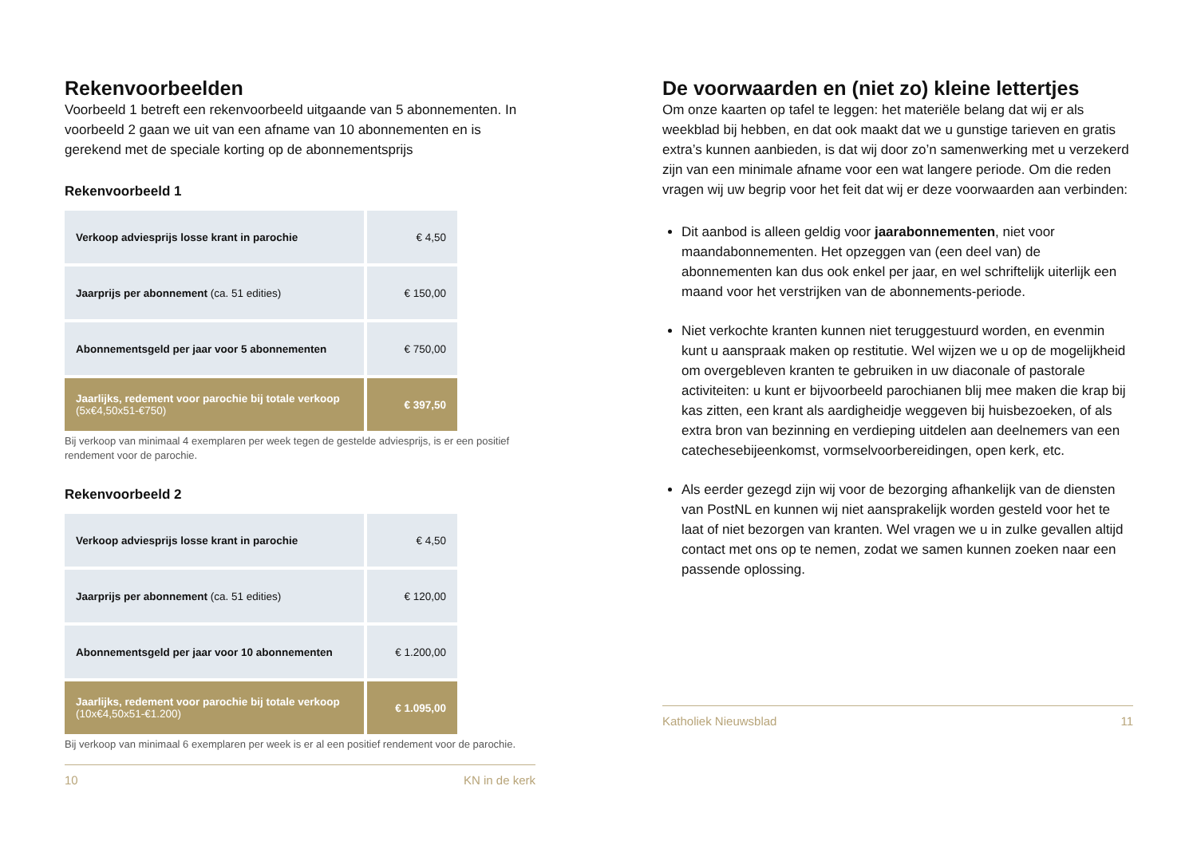Rekenvoorbeelden
Voorbeeld 1 betreft een rekenvoorbeeld uitgaande van 5 abonnementen. In voorbeeld 2 gaan we uit van een afname van 10 abonnementen en is gerekend met de speciale korting op de abonnementsprijs
Rekenvoorbeeld 1
| Verkoop adviesprijs losse krant in parochie | € 4,50 |
| Jaarprijs per abonnement (ca. 51 edities) | € 150,00 |
| Abonnementsgeld per jaar voor 5 abonnementen | € 750,00 |
| Jaarlijks, redement voor parochie bij totale verkoop (5x€4,50x51-€750) | € 397,50 |
Bij verkoop van minimaal 4 exemplaren per week tegen de gestelde adviesprijs, is er een positief rendement voor de parochie.
Rekenvoorbeeld 2
| Verkoop adviesprijs losse krant in parochie | € 4,50 |
| Jaarprijs per abonnement (ca. 51 edities) | € 120,00 |
| Abonnementsgeld per jaar voor 10 abonnementen | € 1.200,00 |
| Jaarlijks, redement voor parochie bij totale verkoop (10x€4,50x51-€1.200) | € 1.095,00 |
Bij verkoop van minimaal 6 exemplaren per week is er al een positief rendement voor de parochie.
10 KN in de kerk
De voorwaarden en (niet zo) kleine lettertjes
Om onze kaarten op tafel te leggen: het materiële belang dat wij er als weekblad bij hebben, en dat ook maakt dat we u gunstige tarieven en gratis extra’s kunnen aanbieden, is dat wij door zo’n samenwerking met u verzekerd zijn van een minimale afname voor een wat langere periode. Om die reden vragen wij uw begrip voor het feit dat wij er deze voorwaarden aan verbinden:
Dit aanbod is alleen geldig voor jaarabonnementen, niet voor maandabonnementen. Het opzeggen van (een deel van) de abonnementen kan dus ook enkel per jaar, en wel schriftelijk uiterlijk een maand voor het verstrijken van de abonnements-periode.
Niet verkochte kranten kunnen niet teruggestuurd worden, en evenmin kunt u aanspraak maken op restitutie. Wel wijzen we u op de mogelijkheid om overgebleven kranten te gebruiken in uw diaconale of pastorale activiteiten: u kunt er bijvoorbeeld parochianen blij mee maken die krap bij kas zitten, een krant als aardigheidje weggeven bij huisbezoeken, of als extra bron van bezinning en verdieping uitdelen aan deelnemers van een catechesebijeenkomst, vormselvoorbereidingen, open kerk, etc.
Als eerder gezegd zijn wij voor de bezorging afhankelijk van de diensten van PostNL en kunnen wij niet aansprakelijk worden gesteld voor het te laat of niet bezorgen van kranten. Wel vragen we u in zulke gevallen altijd contact met ons op te nemen, zodat we samen kunnen zoeken naar een passende oplossing.
Katholiek Nieuwsblad 11